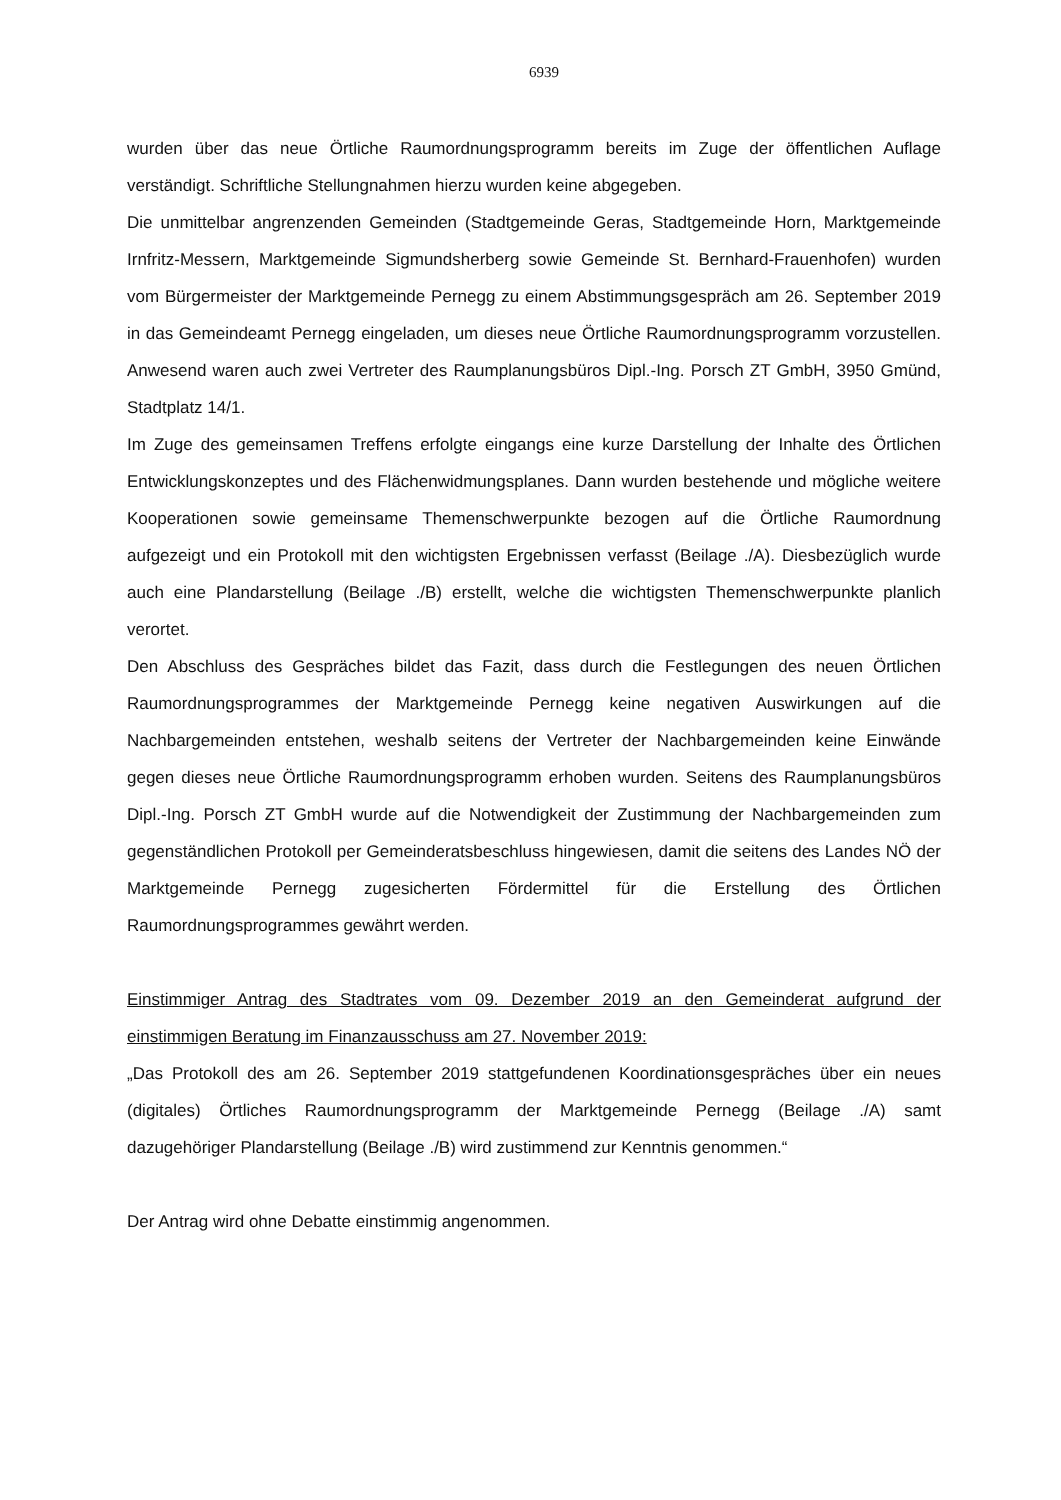6939
wurden über das neue Örtliche Raumordnungsprogramm bereits im Zuge der öffentlichen Auflage verständigt. Schriftliche Stellungnahmen hierzu wurden keine abgegeben.
Die unmittelbar angrenzenden Gemeinden (Stadtgemeinde Geras, Stadtgemeinde Horn, Marktgemeinde Irnfritz-Messern, Marktgemeinde Sigmundsherberg sowie Gemeinde St. Bernhard-Frauenhofen) wurden vom Bürgermeister der Marktgemeinde Pernegg zu einem Abstimmungsgespräch am 26. September 2019 in das Gemeindeamt Pernegg eingeladen, um dieses neue Örtliche Raumordnungsprogramm vorzustellen. Anwesend waren auch zwei Vertreter des Raumplanungsbüros Dipl.-Ing. Porsch ZT GmbH, 3950 Gmünd, Stadtplatz 14/1.
Im Zuge des gemeinsamen Treffens erfolgte eingangs eine kurze Darstellung der Inhalte des Örtlichen Entwicklungskonzeptes und des Flächenwidmungsplanes. Dann wurden bestehende und mögliche weitere Kooperationen sowie gemeinsame Themenschwerpunkte bezogen auf die Örtliche Raumordnung aufgezeigt und ein Protokoll mit den wichtigsten Ergebnissen verfasst (Beilage ./A). Diesbezüglich wurde auch eine Plandarstellung (Beilage ./B) erstellt, welche die wichtigsten Themenschwerpunkte planlich verortet.
Den Abschluss des Gespräches bildet das Fazit, dass durch die Festlegungen des neuen Örtlichen Raumordnungsprogrammes der Marktgemeinde Pernegg keine negativen Auswirkungen auf die Nachbargemeinden entstehen, weshalb seitens der Vertreter der Nachbargemeinden keine Einwände gegen dieses neue Örtliche Raumordnungsprogramm erhoben wurden. Seitens des Raumplanungsbüros Dipl.-Ing. Porsch ZT GmbH wurde auf die Notwendigkeit der Zustimmung der Nachbargemeinden zum gegenständlichen Protokoll per Gemeinderatsbeschluss hingewiesen, damit die seitens des Landes NÖ der Marktgemeinde Pernegg zugesicherten Fördermittel für die Erstellung des Örtlichen Raumordnungsprogrammes gewährt werden.
Einstimmiger Antrag des Stadtrates vom 09. Dezember 2019 an den Gemeinderat aufgrund der einstimmigen Beratung im Finanzausschuss am 27. November 2019:
„Das Protokoll des am 26. September 2019 stattgefundenen Koordinationsgespräches über ein neues (digitales) Örtliches Raumordnungsprogramm der Marktgemeinde Pernegg (Beilage ./A) samt dazugehöriger Plandarstellung (Beilage ./B) wird zustimmend zur Kenntnis genommen.“
Der Antrag wird ohne Debatte einstimmig angenommen.